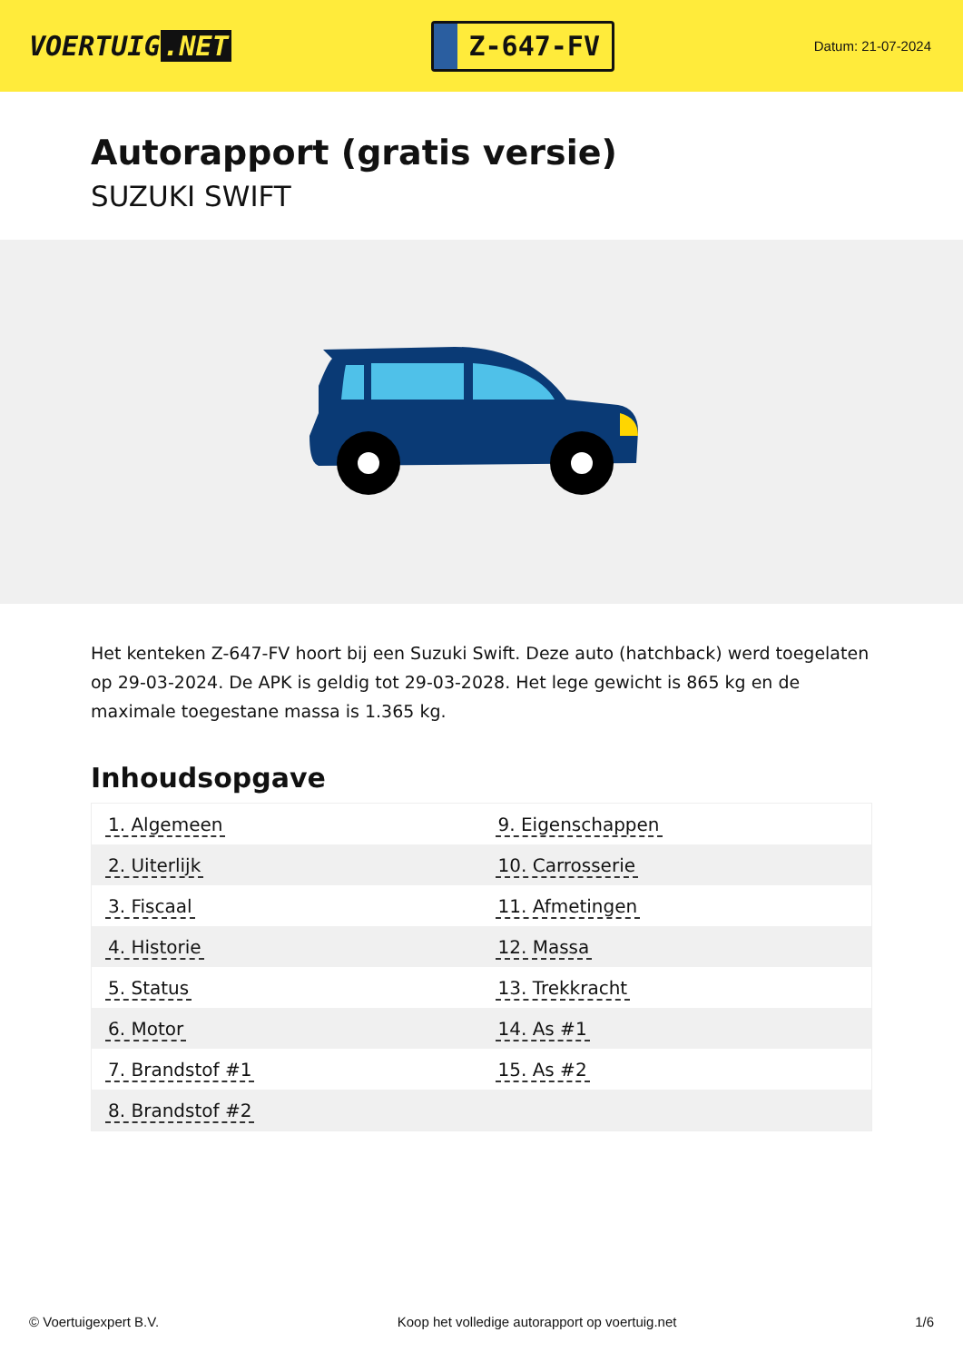VOERTUIG.NET
Z-647-FV
Datum: 21-07-2024
Autorapport (gratis versie)
SUZUKI SWIFT
Het kenteken Z-647-FV hoort bij een Suzuki Swift. Deze auto (hatchback) werd toegelaten op 29-03-2024. De APK is geldig tot 29-03-2028. Het lege gewicht is 865 kg en de maximale toegestane massa is 1.365 kg.
Inhoudsopgave
| 1. Algemeen | 9. Eigenschappen |
| 2. Uiterlijk | 10. Carrosserie |
| 3. Fiscaal | 11. Afmetingen |
| 4. Historie | 12. Massa |
| 5. Status | 13. Trekkracht |
| 6. Motor | 14. As #1 |
| 7. Brandstof #1 | 15. As #2 |
| 8. Brandstof #2 | |
© Voertuigexpert B.V. Koop het volledige autorapport op voertuig.net
1/6